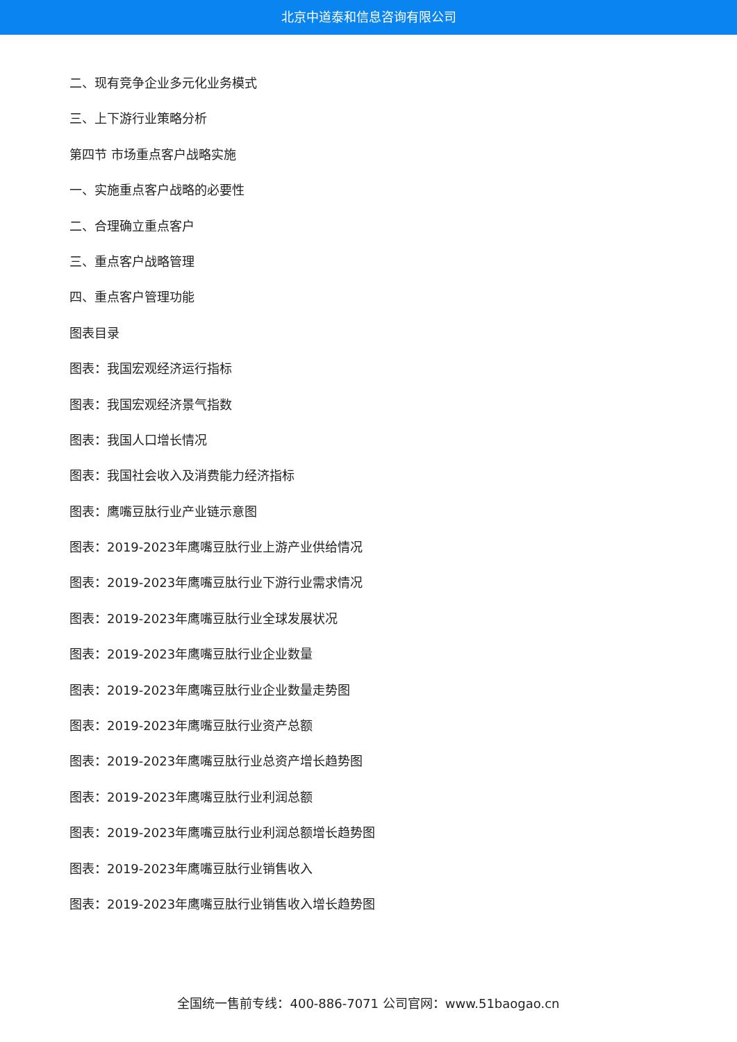北京中道泰和信息咨询有限公司
二、现有竞争企业多元化业务模式
三、上下游行业策略分析
第四节 市场重点客户战略实施
一、实施重点客户战略的必要性
二、合理确立重点客户
三、重点客户战略管理
四、重点客户管理功能
图表目录
图表：我国宏观经济运行指标
图表：我国宏观经济景气指数
图表：我国人口增长情况
图表：我国社会收入及消费能力经济指标
图表：鹰嘴豆肽行业产业链示意图
图表：2019-2023年鹰嘴豆肽行业上游产业供给情况
图表：2019-2023年鹰嘴豆肽行业下游行业需求情况
图表：2019-2023年鹰嘴豆肽行业全球发展状况
图表：2019-2023年鹰嘴豆肽行业企业数量
图表：2019-2023年鹰嘴豆肽行业企业数量走势图
图表：2019-2023年鹰嘴豆肽行业资产总额
图表：2019-2023年鹰嘴豆肽行业总资产增长趋势图
图表：2019-2023年鹰嘴豆肽行业利润总额
图表：2019-2023年鹰嘴豆肽行业利润总额增长趋势图
图表：2019-2023年鹰嘴豆肽行业销售收入
图表：2019-2023年鹰嘴豆肽行业销售收入增长趋势图
全国统一售前专线：400-886-7071 公司官网：www.51baogao.cn